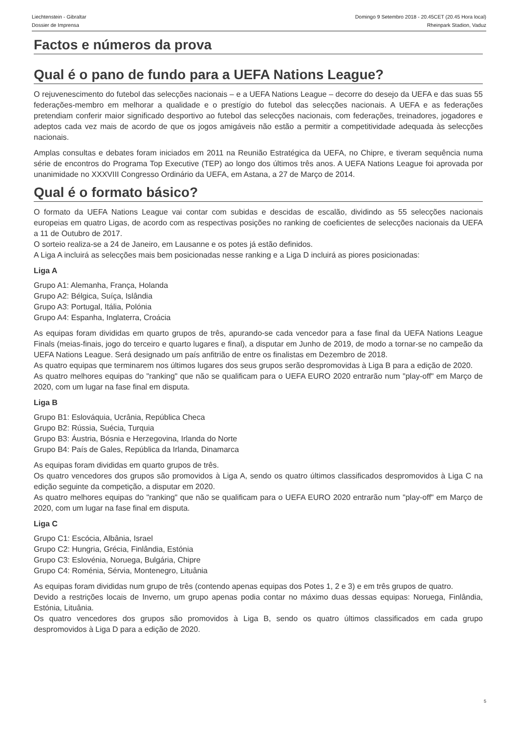Liechtenstein - Gibraltar
Dossier de Imprensa
Domingo 9 Setembro 2018 - 20.45CET (20.45 Hora local)
Rheinpark Stadion, Vaduz
Factos e números da prova
Qual é o pano de fundo para a UEFA Nations League?
O rejuvenescimento do futebol das selecções nacionais – e a UEFA Nations League – decorre do desejo da UEFA e das suas 55 federações-membro em melhorar a qualidade e o prestígio do futebol das selecções nacionais. A UEFA e as federações pretendiam conferir maior significado desportivo ao futebol das selecções nacionais, com federações, treinadores, jogadores e adeptos cada vez mais de acordo de que os jogos amigáveis não estão a permitir a competitividade adequada às selecções nacionais.
Amplas consultas e debates foram iniciados em 2011 na Reunião Estratégica da UEFA, no Chipre, e tiveram sequência numa série de encontros do Programa Top Executive (TEP) ao longo dos últimos três anos. A UEFA Nations League foi aprovada por unanimidade no XXXVIII Congresso Ordinário da UEFA, em Astana, a 27 de Março de 2014.
Qual é o formato básico?
O formato da UEFA Nations League vai contar com subidas e descidas de escalão, dividindo as 55 selecções nacionais europeias em quatro Ligas, de acordo com as respectivas posições no ranking de coeficientes de selecções nacionais da UEFA a 11 de Outubro de 2017.
O sorteio realiza-se a 24 de Janeiro, em Lausanne e os potes já estão definidos.
A Liga A incluirá as selecções mais bem posicionadas nesse ranking e a Liga D incluirá as piores posicionadas:
Liga A
Grupo A1: Alemanha, França, Holanda
Grupo A2: Bélgica, Suíça, Islândia
Grupo A3: Portugal, Itália, Polónia
Grupo A4: Espanha, Inglaterra, Croácia
As equipas foram divididas em quarto grupos de três, apurando-se cada vencedor para a fase final da UEFA Nations League Finals (meias-finais, jogo do terceiro e quarto lugares e final), a disputar em Junho de 2019, de modo a tornar-se no campeão da UEFA Nations League. Será designado um país anfitrião de entre os finalistas em Dezembro de 2018.
As quatro equipas que terminarem nos últimos lugares dos seus grupos serão despromovidas à Liga B para a edição de 2020.
As quatro melhores equipas do "ranking" que não se qualificam para o UEFA EURO 2020 entrarão num "play-off" em Março de 2020, com um lugar na fase final em disputa.
Liga B
Grupo B1: Eslováquia, Ucrânia, República Checa
Grupo B2: Rússia, Suécia, Turquia
Grupo B3: Áustria, Bósnia e Herzegovina, Irlanda do Norte
Grupo B4: País de Gales, República da Irlanda, Dinamarca
As equipas foram divididas em quarto grupos de três.
Os quatro vencedores dos grupos são promovidos à Liga A, sendo os quatro últimos classificados despromovidos à Liga C na edição seguinte da competição, a disputar em 2020.
As quatro melhores equipas do "ranking" que não se qualificam para o UEFA EURO 2020 entrarão num "play-off" em Março de 2020, com um lugar na fase final em disputa.
Liga C
Grupo C1: Escócia, Albânia, Israel
Grupo C2: Hungria, Grécia, Finlândia, Estónia
Grupo C3: Eslovénia, Noruega, Bulgária, Chipre
Grupo C4: Roménia, Sérvia, Montenegro, Lituânia
As equipas foram divididas num grupo de três (contendo apenas equipas dos Potes 1, 2 e 3) e em três grupos de quatro.
Devido a restrições locais de Inverno, um grupo apenas podia contar no máximo duas dessas equipas: Noruega, Finlândia, Estónia, Lituânia.
Os quatro vencedores dos grupos são promovidos à Liga B, sendo os quatro últimos classificados em cada grupo despromovidos à Liga D para a edição de 2020.
5